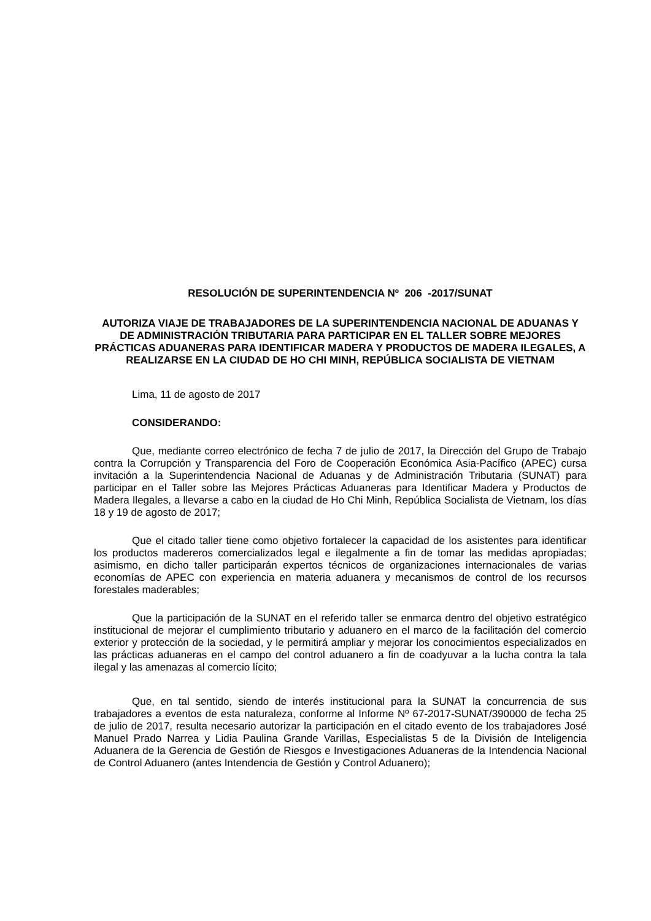RESOLUCIÓN DE SUPERINTENDENCIA Nº 206 -2017/SUNAT
AUTORIZA VIAJE DE TRABAJADORES DE LA SUPERINTENDENCIA NACIONAL DE ADUANAS Y DE ADMINISTRACIÓN TRIBUTARIA PARA PARTICIPAR EN EL TALLER SOBRE MEJORES PRÁCTICAS ADUANERAS PARA IDENTIFICAR MADERA Y PRODUCTOS DE MADERA ILEGALES, A REALIZARSE EN LA CIUDAD DE HO CHI MINH, REPÚBLICA SOCIALISTA DE VIETNAM
Lima, 11 de agosto de 2017
CONSIDERANDO:
Que, mediante correo electrónico de fecha 7 de julio de 2017, la Dirección del Grupo de Trabajo contra la Corrupción y Transparencia del Foro de Cooperación Económica Asia-Pacífico (APEC) cursa invitación a la Superintendencia Nacional de Aduanas y de Administración Tributaria (SUNAT) para participar en el Taller sobre las Mejores Prácticas Aduaneras para Identificar Madera y Productos de Madera Ilegales, a llevarse a cabo en la ciudad de Ho Chi Minh, República Socialista de Vietnam, los días 18 y 19 de agosto de 2017;
Que el citado taller tiene como objetivo fortalecer la capacidad de los asistentes para identificar los productos madereros comercializados legal e ilegalmente a fin de tomar las medidas apropiadas; asimismo, en dicho taller participarán expertos técnicos de organizaciones internacionales de varias economías de APEC con experiencia en materia aduanera y mecanismos de control de los recursos forestales maderables;
Que la participación de la SUNAT en el referido taller se enmarca dentro del objetivo estratégico institucional de mejorar el cumplimiento tributario y aduanero en el marco de la facilitación del comercio exterior y protección de la sociedad, y le permitirá ampliar y mejorar los conocimientos especializados en las prácticas aduaneras en el campo del control aduanero a fin de coadyuvar a la lucha contra la tala ilegal y las amenazas al comercio lícito;
Que, en tal sentido, siendo de interés institucional para la SUNAT la concurrencia de sus trabajadores a eventos de esta naturaleza, conforme al Informe Nº 67-2017-SUNAT/390000 de fecha 25 de julio de 2017, resulta necesario autorizar la participación en el citado evento de los trabajadores José Manuel Prado Narrea y Lidia Paulina Grande Varillas, Especialistas 5 de la División de Inteligencia Aduanera de la Gerencia de Gestión de Riesgos e Investigaciones Aduaneras de la Intendencia Nacional de Control Aduanero (antes Intendencia de Gestión y Control Aduanero);